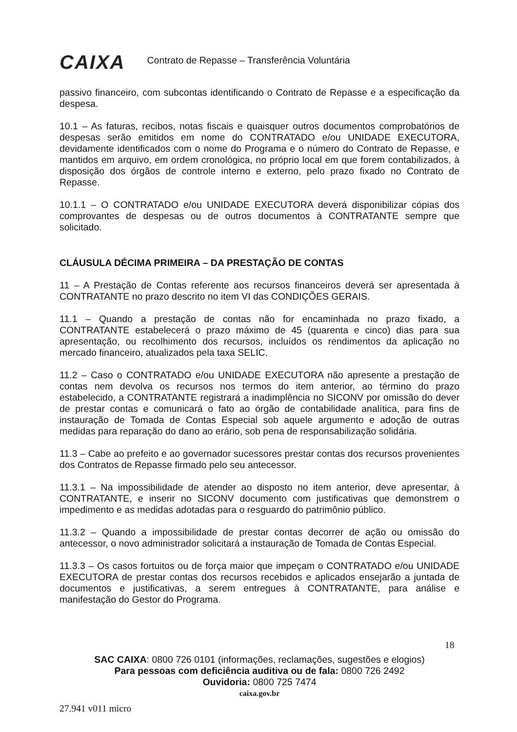CAIXA Contrato de Repasse – Transferência Voluntária
passivo financeiro, com subcontas identificando o Contrato de Repasse e a especificação da despesa.
10.1 – As faturas, recibos, notas fiscais e quaisquer outros documentos comprobatórios de despesas serão emitidos em nome do CONTRATADO e/ou UNIDADE EXECUTORA, devidamente identificados com o nome do Programa e o número do Contrato de Repasse, e mantidos em arquivo, em ordem cronológica, no próprio local em que forem contabilizados, à disposição dos órgãos de controle interno e externo, pelo prazo fixado no Contrato de Repasse.
10.1.1 – O CONTRATADO e/ou UNIDADE EXECUTORA deverá disponibilizar cópias dos comprovantes de despesas ou de outros documentos à CONTRATANTE sempre que solicitado.
CLÁUSULA DÉCIMA PRIMEIRA – DA PRESTAÇÃO DE CONTAS
11 – A Prestação de Contas referente aos recursos financeiros deverá ser apresentada à CONTRATANTE no prazo descrito no item VI das CONDIÇÕES GERAIS.
11.1 – Quando a prestação de contas não for encaminhada no prazo fixado, a CONTRATANTE estabelecerá o prazo máximo de 45 (quarenta e cinco) dias para sua apresentação, ou recolhimento dos recursos, incluídos os rendimentos da aplicação no mercado financeiro, atualizados pela taxa SELIC.
11.2 – Caso o CONTRATADO e/ou UNIDADE EXECUTORA não apresente a prestação de contas nem devolva os recursos nos termos do item anterior, ao término do prazo estabelecido, a CONTRATANTE registrará a inadimplência no SICONV por omissão do dever de prestar contas e comunicará o fato ao órgão de contabilidade analítica, para fins de instauração de Tomada de Contas Especial sob aquele argumento e adoção de outras medidas para reparação do dano ao erário, sob pena de responsabilização solidária.
11.3 – Cabe ao prefeito e ao governador sucessores prestar contas dos recursos provenientes dos Contratos de Repasse firmado pelo seu antecessor.
11.3.1 – Na impossibilidade de atender ao disposto no item anterior, deve apresentar, à CONTRATANTE, e inserir no SICONV documento com justificativas que demonstrem o impedimento e as medidas adotadas para o resguardo do patrimônio público.
11.3.2 – Quando a impossibilidade de prestar contas decorrer de ação ou omissão do antecessor, o novo administrador solicitará a instauração de Tomada de Contas Especial.
11.3.3 – Os casos fortuitos ou de força maior que impeçam o CONTRATADO e/ou UNIDADE EXECUTORA de prestar contas dos recursos recebidos e aplicados ensejarão a juntada de documentos e justificativas, a serem entregues à CONTRATANTE, para análise e manifestação do Gestor do Programa.
18
SAC CAIXA: 0800 726 0101 (informações, reclamações, sugestões e elogios)
Para pessoas com deficiência auditiva ou de fala: 0800 726 2492
Ouvidoria: 0800 725 7474
caixa.gov.br
27.941 v011 micro